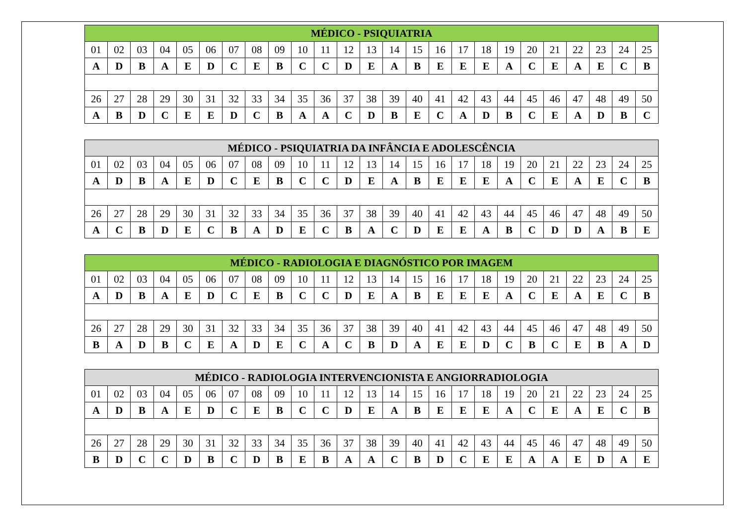| MÉDICO - PSIQUIATRIA | | | | | | | | | | | | | | | | | | | | | | | | |
| --- | --- | --- | --- | --- | --- | --- | --- | --- | --- | --- | --- | --- | --- | --- | --- | --- | --- | --- | --- | --- | --- | --- | --- | --- |
| 01 | 02 | 03 | 04 | 05 | 06 | 07 | 08 | 09 | 10 | 11 | 12 | 13 | 14 | 15 | 16 | 17 | 18 | 19 | 20 | 21 | 22 | 23 | 24 | 25 |
| A | D | B | A | E | D | C | E | B | C | C | D | E | A | B | E | E | E | A | C | E | A | E | C | B |
| 26 | 27 | 28 | 29 | 30 | 31 | 32 | 33 | 34 | 35 | 36 | 37 | 38 | 39 | 40 | 41 | 42 | 43 | 44 | 45 | 46 | 47 | 48 | 49 | 50 |
| A | B | D | C | E | E | D | C | B | A | A | C | D | B | E | C | A | D | B | C | E | A | D | B | C |
| MÉDICO - PSIQUIATRIA DA INFÂNCIA E ADOLESCÊNCIA | | | | | | | | | | | | | | | | | | | | | | | | |
| --- | --- | --- | --- | --- | --- | --- | --- | --- | --- | --- | --- | --- | --- | --- | --- | --- | --- | --- | --- | --- | --- | --- | --- | --- |
| 01 | 02 | 03 | 04 | 05 | 06 | 07 | 08 | 09 | 10 | 11 | 12 | 13 | 14 | 15 | 16 | 17 | 18 | 19 | 20 | 21 | 22 | 23 | 24 | 25 |
| A | D | B | A | E | D | C | E | B | C | C | D | E | A | B | E | E | E | A | C | E | A | E | C | B |
| 26 | 27 | 28 | 29 | 30 | 31 | 32 | 33 | 34 | 35 | 36 | 37 | 38 | 39 | 40 | 41 | 42 | 43 | 44 | 45 | 46 | 47 | 48 | 49 | 50 |
| A | C | B | D | E | C | B | A | D | E | C | B | A | C | D | E | E | A | B | C | D | D | A | B | E |
| MÉDICO - RADIOLOGIA E DIAGNÓSTICO POR IMAGEM | | | | | | | | | | | | | | | | | | | | | | | | |
| --- | --- | --- | --- | --- | --- | --- | --- | --- | --- | --- | --- | --- | --- | --- | --- | --- | --- | --- | --- | --- | --- | --- | --- | --- |
| 01 | 02 | 03 | 04 | 05 | 06 | 07 | 08 | 09 | 10 | 11 | 12 | 13 | 14 | 15 | 16 | 17 | 18 | 19 | 20 | 21 | 22 | 23 | 24 | 25 |
| A | D | B | A | E | D | C | E | B | C | C | D | E | A | B | E | E | E | A | C | E | A | E | C | B |
| 26 | 27 | 28 | 29 | 30 | 31 | 32 | 33 | 34 | 35 | 36 | 37 | 38 | 39 | 40 | 41 | 42 | 43 | 44 | 45 | 46 | 47 | 48 | 49 | 50 |
| B | A | D | B | C | E | A | D | E | C | A | C | B | D | A | E | E | D | C | B | C | E | B | A | D |
| MÉDICO - RADIOLOGIA INTERVENCIONISTA E ANGIORRADIOLOGIA | | | | | | | | | | | | | | | | | | | | | | | | |
| --- | --- | --- | --- | --- | --- | --- | --- | --- | --- | --- | --- | --- | --- | --- | --- | --- | --- | --- | --- | --- | --- | --- | --- | --- |
| 01 | 02 | 03 | 04 | 05 | 06 | 07 | 08 | 09 | 10 | 11 | 12 | 13 | 14 | 15 | 16 | 17 | 18 | 19 | 20 | 21 | 22 | 23 | 24 | 25 |
| A | D | B | A | E | D | C | E | B | C | C | D | E | A | B | E | E | E | A | C | E | A | E | C | B |
| 26 | 27 | 28 | 29 | 30 | 31 | 32 | 33 | 34 | 35 | 36 | 37 | 38 | 39 | 40 | 41 | 42 | 43 | 44 | 45 | 46 | 47 | 48 | 49 | 50 |
| B | D | C | C | D | B | C | D | B | E | B | A | A | C | B | D | C | E | E | A | A | E | D | A | E |